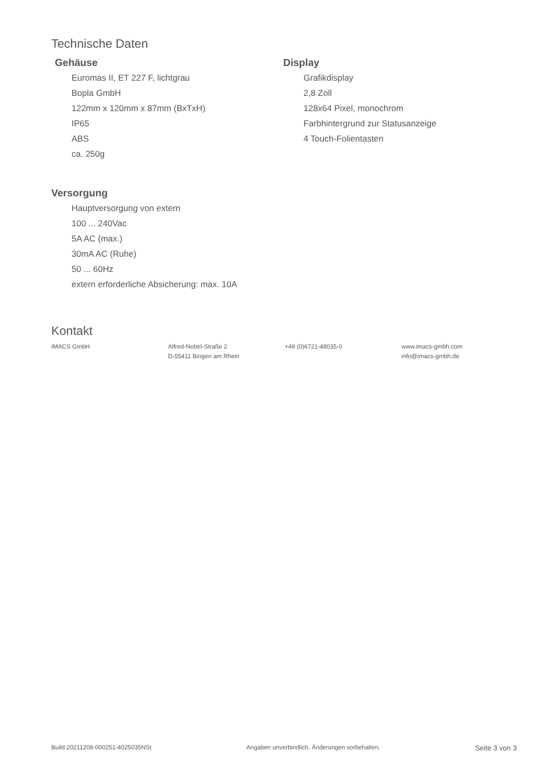Technische Daten
Gehäuse
Euromas II, ET 227 F, lichtgrau
Bopla GmbH
122mm x 120mm x 87mm (BxTxH)
IP65
ABS
ca. 250g
Display
Grafikdisplay
2,8 Zoll
128x64 Pixel, monochrom
Farbhintergrund zur Statusanzeige
4 Touch-Folientasten
Versorgung
Hauptversorgung von extern
100 ... 240Vac
5A AC (max.)
30mA AC (Ruhe)
50 ... 60Hz
extern erforderliche Absicherung: max. 10A
Kontakt
IMACS GmbH Alfred-Nobel-Straße 2
D-55411 Bingen am Rhein
+49 (0)6721-48035-0 www.imacs-gmbh.com
info@imacs-gmbh.de
Build:20211208-000251-4025035NSt Angaben unverbindlich. Änderungen vorbehalten. Seite 3 von 3